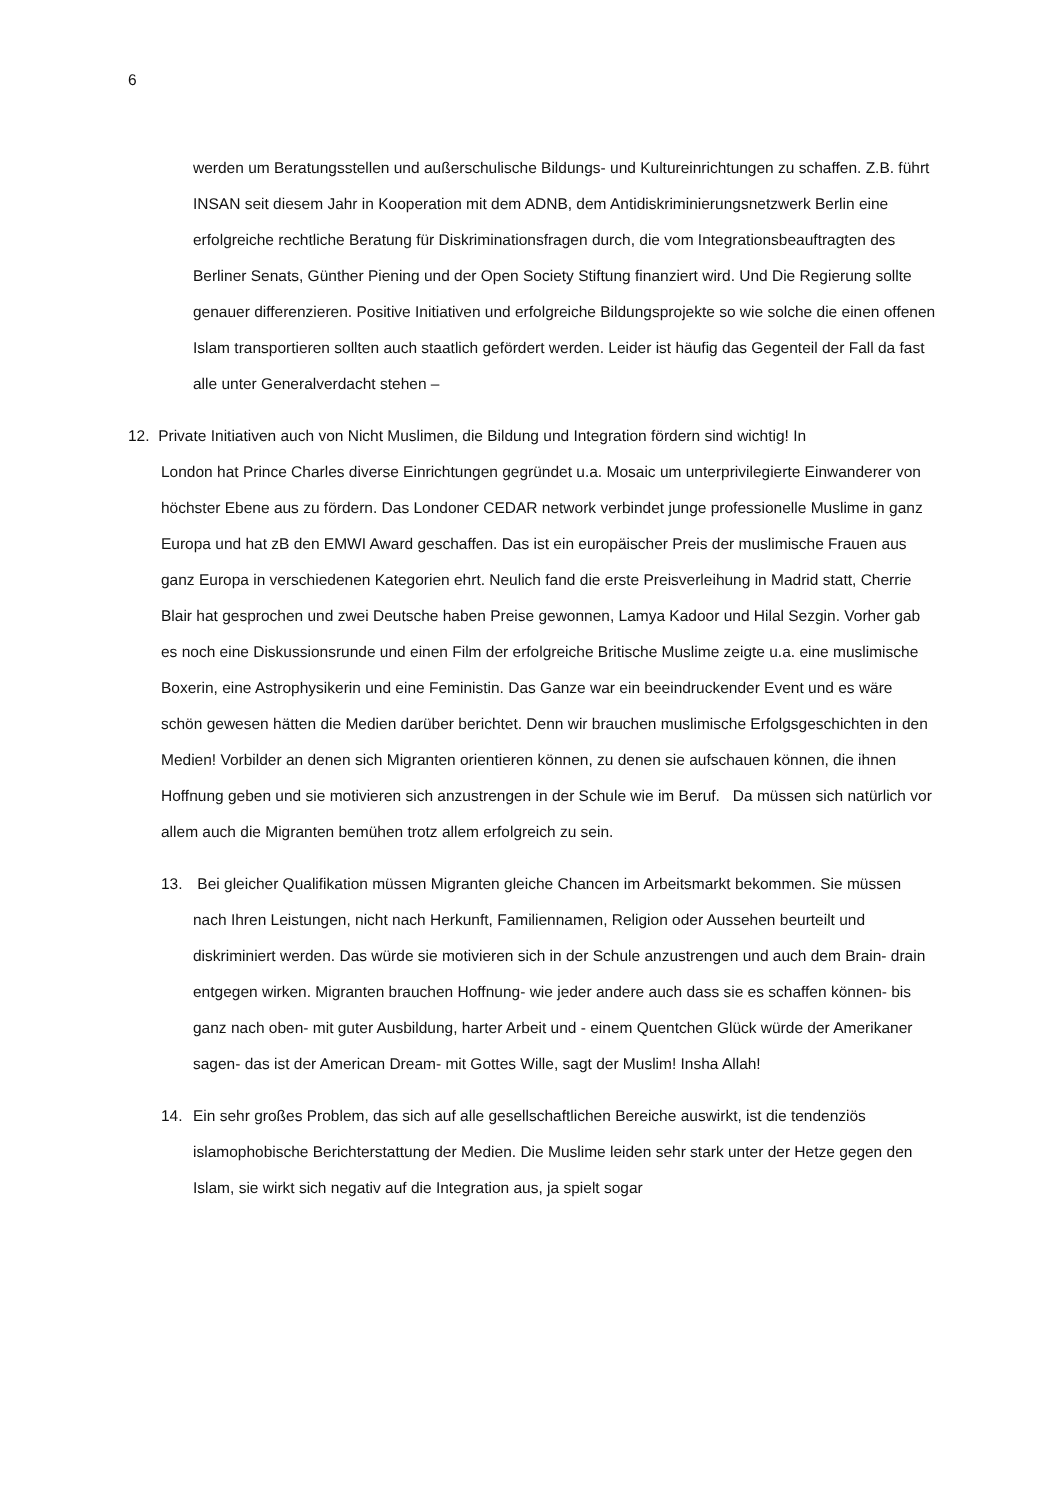6
werden um Beratungsstellen und außerschulische Bildungs- und Kultureinrichtungen zu schaffen. Z.B. führt INSAN seit diesem Jahr in Kooperation mit dem ADNB, dem Antidiskriminierungsnetzwerk Berlin eine erfolgreiche rechtliche Beratung für Diskriminationsfragen durch, die vom Integrationsbeauftragten des Berliner Senats, Günther Piening und der Open Society Stiftung finanziert wird. Und Die Regierung sollte genauer differenzieren. Positive Initiativen und erfolgreiche Bildungsprojekte so wie solche die einen offenen Islam transportieren sollten auch staatlich gefördert werden. Leider ist häufig das Gegenteil der Fall da fast alle unter Generalverdacht stehen –
12. Private Initiativen auch von Nicht Muslimen, die Bildung und Integration fördern sind wichtig! In
London hat Prince Charles diverse Einrichtungen gegründet u.a. Mosaic um unterprivilegierte Einwanderer von höchster Ebene aus zu fördern. Das Londoner CEDAR network verbindet junge professionelle Muslime in ganz Europa und hat zB den EMWI Award geschaffen. Das ist ein europäischer Preis der muslimische Frauen aus ganz Europa in verschiedenen Kategorien ehrt. Neulich fand die erste Preisverleihung in Madrid statt, Cherrie Blair hat gesprochen und zwei Deutsche haben Preise gewonnen, Lamya Kadoor und Hilal Sezgin. Vorher gab es noch eine Diskussionsrunde und einen Film der erfolgreiche Britische Muslime zeigte u.a. eine muslimische Boxerin, eine Astrophysikerin und eine Feministin. Das Ganze war ein beeindruckender Event und es wäre schön gewesen hätten die Medien darüber berichtet. Denn wir brauchen muslimische Erfolgsgeschichten in den Medien! Vorbilder an denen sich Migranten orientieren können, zu denen sie aufschauen können, die ihnen Hoffnung geben und sie motivieren sich anzustrengen in der Schule wie im Beruf. Da müssen sich natürlich vor allem auch die Migranten bemühen trotz allem erfolgreich zu sein.
13. Bei gleicher Qualifikation müssen Migranten gleiche Chancen im Arbeitsmarkt bekommen. Sie müssen nach Ihren Leistungen, nicht nach Herkunft, Familiennamen, Religion oder Aussehen beurteilt und diskriminiert werden. Das würde sie motivieren sich in der Schule anzustrengen und auch dem Brain- drain entgegen wirken. Migranten brauchen Hoffnung- wie jeder andere auch dass sie es schaffen können- bis ganz nach oben- mit guter Ausbildung, harter Arbeit und - einem Quentchen Glück würde der Amerikaner sagen- das ist der American Dream- mit Gottes Wille, sagt der Muslim! Insha Allah!
14. Ein sehr großes Problem, das sich auf alle gesellschaftlichen Bereiche auswirkt, ist die tendenziös islamophobische Berichterstattung der Medien. Die Muslime leiden sehr stark unter der Hetze gegen den Islam, sie wirkt sich negativ auf die Integration aus, ja spielt sogar